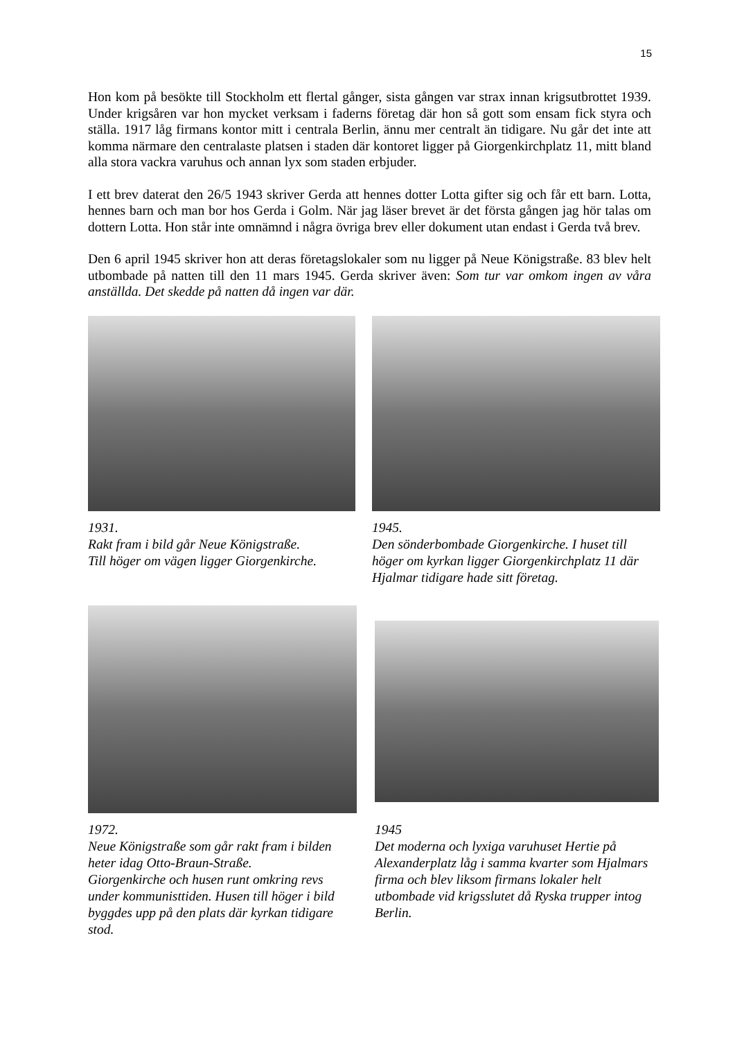15
Hon kom på besökte till Stockholm ett flertal gånger, sista gången var strax innan krigsutbrottet 1939. Under krigsåren var hon mycket verksam i faderns företag där hon så gott som ensam fick styra och ställa. 1917 låg firmans kontor mitt i centrala Berlin, ännu mer centralt än tidigare. Nu går det inte att komma närmare den centralaste platsen i staden där kontoret ligger på Giorgenkirchplatz 11, mitt bland alla stora vackra varuhus och annan lyx som staden erbjuder.
I ett brev daterat den 26/5 1943 skriver Gerda att hennes dotter Lotta gifter sig och får ett barn. Lotta, hennes barn och man bor hos Gerda i Golm. När jag läser brevet är det första gången jag hör talas om dottern Lotta. Hon står inte omnämnd i några övriga brev eller dokument utan endast i Gerda två brev.
Den 6 april 1945 skriver hon att deras företagslokaler som nu ligger på Neue Königstraße. 83 blev helt utbombade på natten till den 11 mars 1945. Gerda skriver även: Som tur var omkom ingen av våra anställda. Det skedde på natten då ingen var där.
1931.
Rakt fram i bild går Neue Königstraße.
Till höger om vägen ligger Giorgenkirche.
1945.
Den sönderbombade Giorgenkirche. I huset till höger om kyrkan ligger Giorgenkirchplatz 11 där Hjalmar tidigare hade sitt företag.
1972.
Neue Königstraße som går rakt fram i bilden heter idag Otto-Braun-Straße.
Giorgenkirche och husen runt omkring revs under kommunisttiden. Husen till höger i bild byggdes upp på den plats där kyrkan tidigare stod.
1945
Det moderna och lyxiga varuhuset Hertie på Alexanderplatz låg i samma kvarter som Hjalmars firma och blev liksom firmans lokaler helt utbombade vid krigsslutet då Ryska trupper intog Berlin.